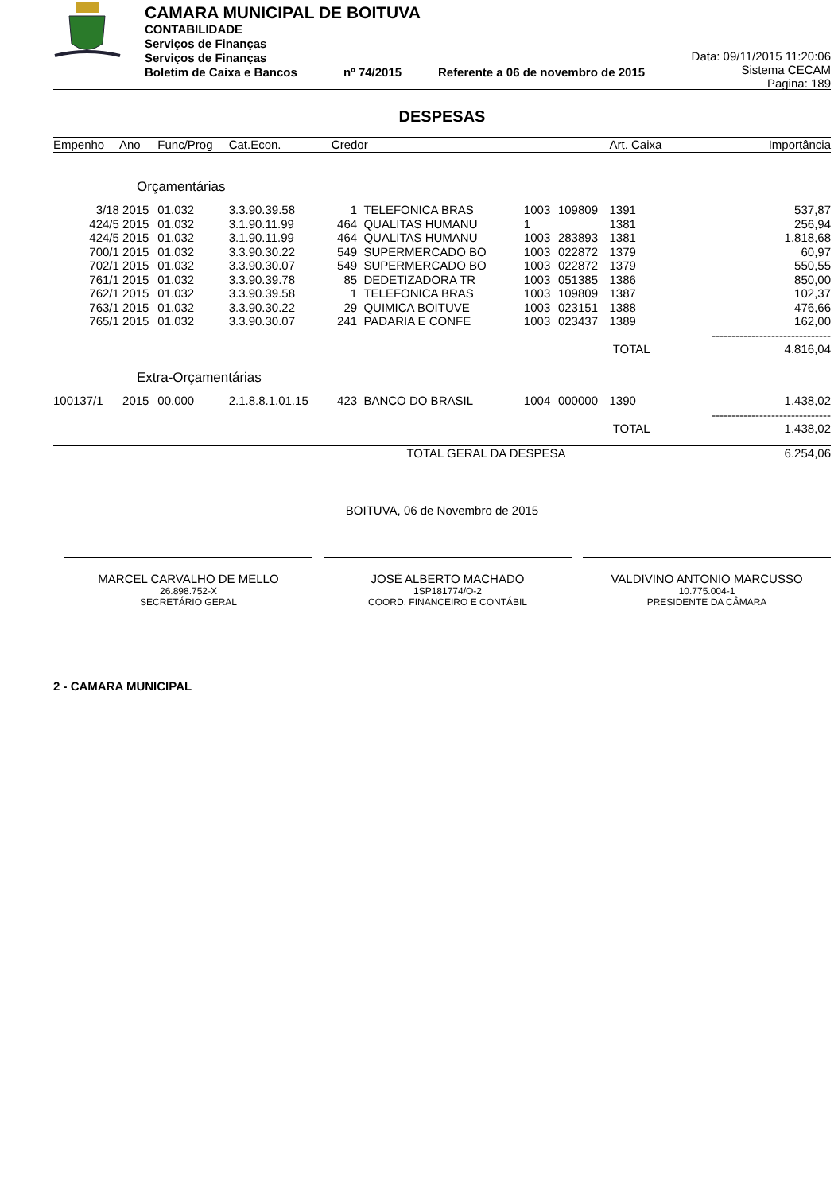CAMARA MUNICIPAL DE BOITUVA
CONTABILIDADE
Serviços de Finanças
Serviços de Finanças
Boletim de Caixa e Bancos nº 74/2015 Referente a 06 de novembro de 2015
Data: 09/11/2015 11:20:06
Sistema CECAM
Pagina: 189
DESPESAS
| Empenho | Ano | Func/Prog | Cat.Econ. | Credor | | | | Art. Caixa | Importância |
| --- | --- | --- | --- | --- | --- | --- | --- | --- | --- |
| Orçamentárias | | | | | | | | | |
| 3/18 | 2015 | 01.032 | 3.3.90.39.58 | 1 | TELEFONICA BRAS | 1003 | 109809 | 1391 | 537,87 |
| 424/5 | 2015 | 01.032 | 3.1.90.11.99 | 464 | QUALITAS HUMANU | 1 | | 1381 | 256,94 |
| 424/5 | 2015 | 01.032 | 3.1.90.11.99 | 464 | QUALITAS HUMANU | 1003 | 283893 | 1381 | 1.818,68 |
| 700/1 | 2015 | 01.032 | 3.3.90.30.22 | 549 | SUPERMERCADO BO | 1003 | 022872 | 1379 | 60,97 |
| 702/1 | 2015 | 01.032 | 3.3.90.30.07 | 549 | SUPERMERCADO BO | 1003 | 022872 | 1379 | 550,55 |
| 761/1 | 2015 | 01.032 | 3.3.90.39.78 | 85 | DEDETIZADORA TR | 1003 | 051385 | 1386 | 850,00 |
| 762/1 | 2015 | 01.032 | 3.3.90.39.58 | 1 | TELEFONICA BRAS | 1003 | 109809 | 1387 | 102,37 |
| 763/1 | 2015 | 01.032 | 3.3.90.30.22 | 29 | QUIMICA BOITUVE | 1003 | 023151 | 1388 | 476,66 |
| 765/1 | 2015 | 01.032 | 3.3.90.30.07 | 241 | PADARIA E CONFE | 1003 | 023437 | 1389 | 162,00 |
| | | | | | | | | | ------------------------------ |
| | | | | | | | | TOTAL | 4.816,04 |
| Extra-Orçamentárias | | | | | | | | | |
| 100137/1 | 2015 | 00.000 | 2.1.8.8.1.01.15 | 423 | BANCO DO BRASIL | 1004 | 000000 | 1390 | 1.438,02 |
| | | | | | | | | | ------------------------------ |
| | | | | | | | | TOTAL | 1.438,02 |
| TOTAL GERAL DA DESPESA | | | | | | | | | 6.254,06 |
BOITUVA, 06 de Novembro de 2015
MARCEL CARVALHO DE MELLO
26.898.752-X
SECRETÁRIO GERAL
JOSÉ ALBERTO MACHADO
1SP181774/O-2
COORD. FINANCEIRO E CONTÁBIL
VALDIVINO ANTONIO MARCUSSO
10.775.004-1
PRESIDENTE DA CÂMARA
2 - CAMARA MUNICIPAL